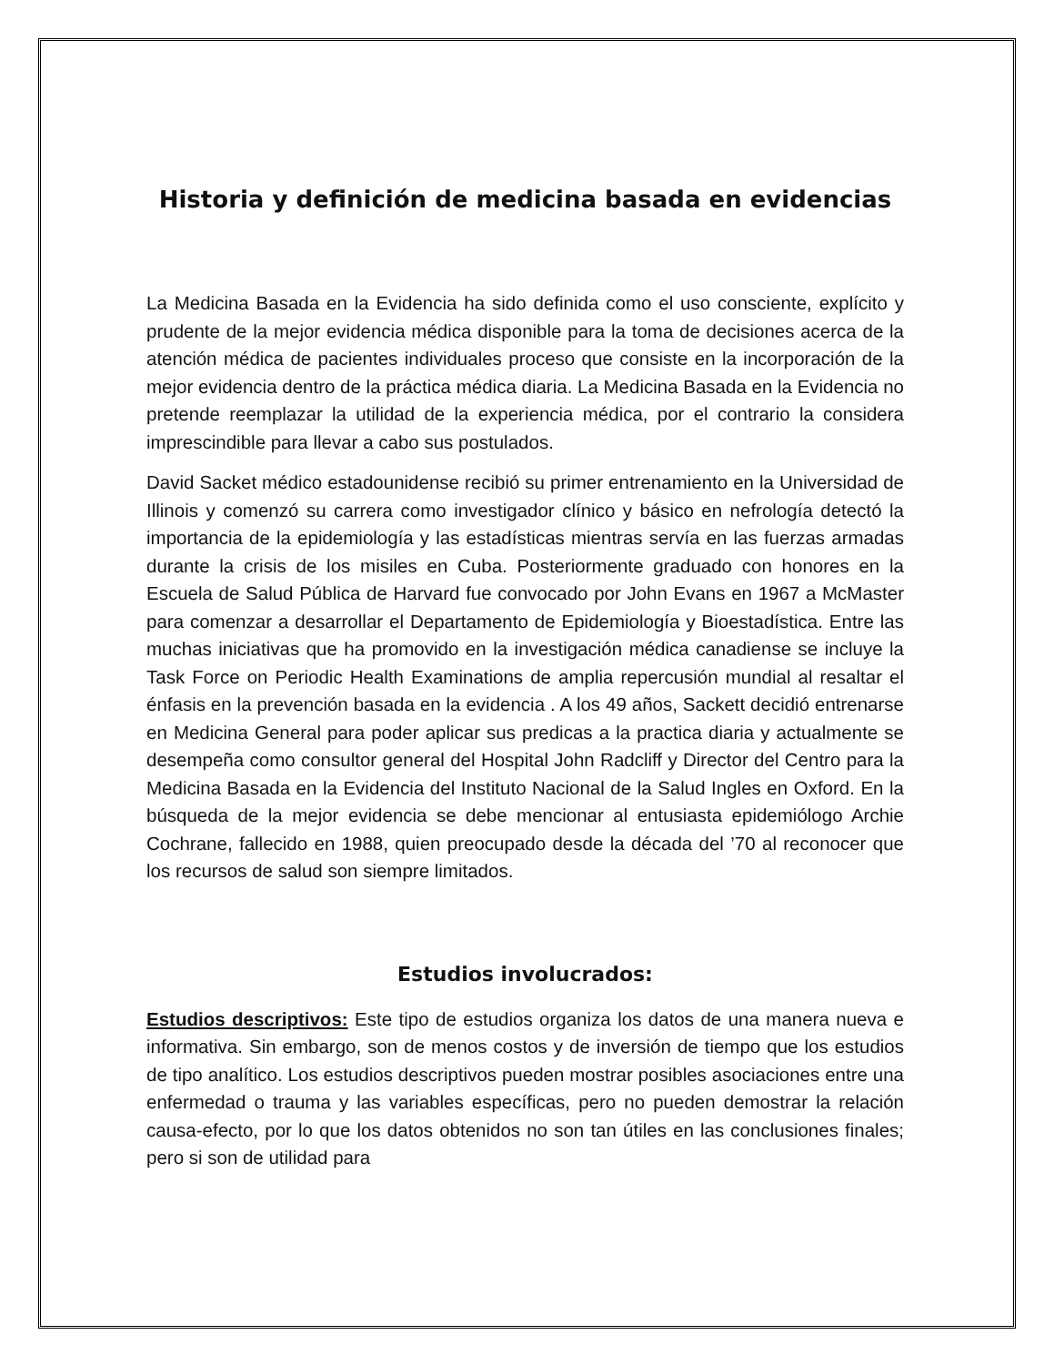Historia y definición de medicina basada en evidencias
La Medicina Basada en la Evidencia ha sido definida como el uso consciente, explícito y prudente de la mejor evidencia médica disponible para la toma de decisiones acerca de la atención médica de pacientes individuales proceso que consiste en la incorporación de la mejor evidencia dentro de la práctica médica diaria. La Medicina Basada en la Evidencia no pretende reemplazar la utilidad de la experiencia médica, por el contrario la considera imprescindible para llevar a cabo sus postulados.
David Sacket médico estadounidense recibió su primer entrenamiento en la Universidad de Illinois y comenzó su carrera como investigador clínico y básico en nefrología detectó la importancia de la epidemiología y las estadísticas mientras servía en las fuerzas armadas durante la crisis de los misiles en Cuba. Posteriormente graduado con honores en la Escuela de Salud Pública de Harvard fue convocado por John Evans en 1967 a McMaster para comenzar a desarrollar el Departamento de Epidemiología y Bioestadística. Entre las muchas iniciativas que ha promovido en la investigación médica canadiense se incluye la Task Force on Periodic Health Examinations de amplia repercusión mundial al resaltar el énfasis en la prevención basada en la evidencia . A los 49 años, Sackett decidió entrenarse en Medicina General para poder aplicar sus predicas a la practica diaria y actualmente se desempeña como consultor general del Hospital John Radcliff y Director del Centro para la Medicina Basada en la Evidencia del Instituto Nacional de la Salud Ingles en Oxford. En la búsqueda de la mejor evidencia se debe mencionar al entusiasta epidemiólogo Archie Cochrane, fallecido en 1988, quien preocupado desde la década del ’70 al reconocer que los recursos de salud son siempre limitados.
Estudios involucrados:
Estudios descriptivos: Este tipo de estudios organiza los datos de una manera nueva e informativa. Sin embargo, son de menos costos y de inversión de tiempo que los estudios de tipo analítico. Los estudios descriptivos pueden mostrar posibles asociaciones entre una enfermedad o trauma y las variables específicas, pero no pueden demostrar la relación causa-efecto, por lo que los datos obtenidos no son tan útiles en las conclusiones finales; pero si son de utilidad para